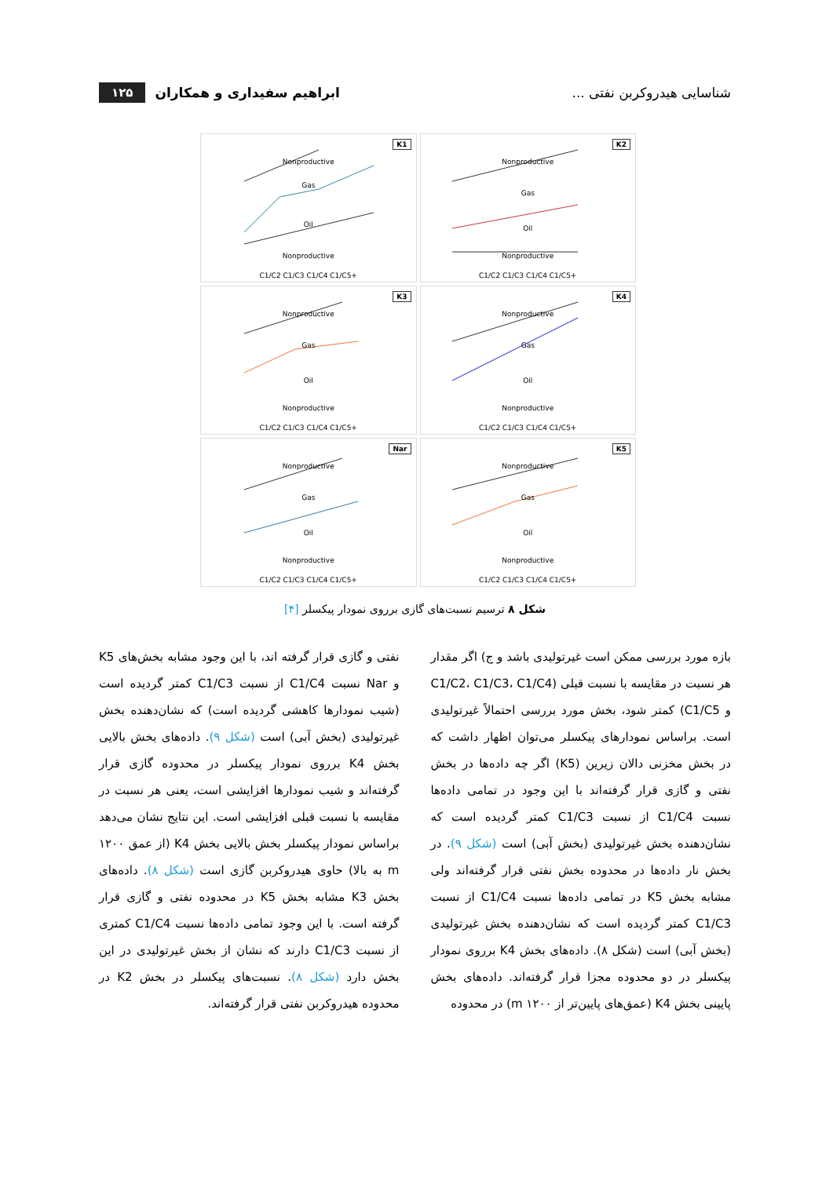شناسایی هیدروکربن نفتی ... ابراهیم سفیداری و همکاران ۱۲۵
K1
Nonproductive
Gas
Oil
Nonproductive
C1/C2 C1/C3 C1/C4 C1/C5+
K2
Nonproductive
Gas
Oil
Nonproductive
C1/C2 C1/C3 C1/C4 C1/C5+
K3
Nonproductive
Gas
Oil
Nonproductive
C1/C2 C1/C3 C1/C4 C1/C5+
K4
Nonproductive
Gas
Oil
Nonproductive
C1/C2 C1/C3 C1/C4 C1/C5+
Nar
Nonproductive
Gas
Oil
Nonproductive
C1/C2 C1/C3 C1/C4 C1/C5+
K5
Nonproductive
Gas
Oil
Nonproductive
C1/C2 C1/C3 C1/C4 C1/C5+
شکل ۸ ترسیم نسبت‌های گازی برروی نمودار پیکسلر [۴]
بازه مورد بررسی ممکن است غیرتولیدی باشد و ج) اگر مقدار هر نسبت در مقایسه با نسبت قبلی (C1/C2، C1/C3، C1/C4 و C1/C5) کمتر شود، بخش مورد بررسی احتمالاً غیرتولیدی است. براساس نمودارهای پیکسلر می‌توان اظهار داشت که در بخش مخزنی دالان زیرین (K5) اگر چه داده‌ها در بخش نفتی و گازی قرار گرفته‌اند با این وجود در تمامی داده‌ها نسبت C1/C4 از نسبت C1/C3 کمتر گردیده است که نشان‌دهنده بخش غیرتولیدی (بخش آبی) است (شکل ۹). در بخش نار داده‌ها در محدوده بخش نفتی قرار گرفته‌اند ولی مشابه بخش K5 در تمامی داده‌ها نسبت C1/C4 از نسبت C1/C3 کمتر گردیده است که نشان‌دهنده بخش غیرتولیدی (بخش آبی) است (شکل ۸). داده‌های بخش K4 برروی نمودار پیکسلر در دو محدوده مجزا قرار گرفته‌اند. داده‌های بخش پایینی بخش K4 (عمق‌های پایین‌تر از ۱۲۰۰ m) در محدوده
نفتی و گازی قرار گرفته اند، با این وجود مشابه بخش‌های K5 و Nar نسبت C1/C4 از نسبت C1/C3 کمتر گردیده است (شیب نمودارها کاهشی گردیده است) که نشان‌دهنده بخش غیرتولیدی (بخش آبی) است (شکل ۹). داده‌های بخش بالایی بخش K4 برروی نمودار پیکسلر در محدوده گازی قرار گرفته‌اند و شیب نمودارها افزایشی است، یعنی هر نسبت در مقایسه با نسبت قبلی افزایشی است. این نتایج نشان می‌دهد براساس نمودار پیکسلر بخش بالایی بخش K4 (از عمق ۱۲۰۰ m به بالا) حاوی هیدروکربن گازی است (شکل ۸). داده‌های بخش K3 مشابه بخش K5 در محدوده نفتی و گازی قرار گرفته است. با این وجود تمامی داده‌ها نسبت C1/C4 کمتری از نسبت C1/C3 دارند که نشان از بخش غیرتولیدی در این بخش دارد (شکل ۸). نسبت‌های پیکسلر در بخش K2 در محدوده هیدروکربن نفتی قرار گرفته‌اند.